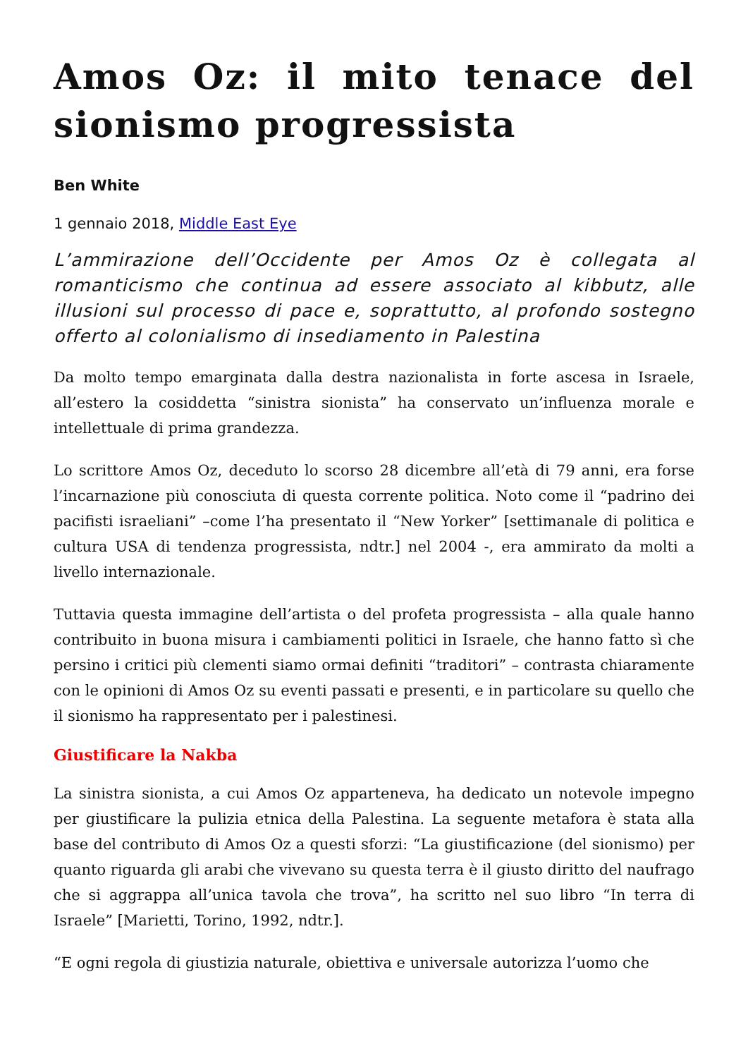Amos Oz: il mito tenace del sionismo progressista
Ben White
1 gennaio 2018, Middle East Eye
L’ammirazione dell’Occidente per Amos Oz è collegata al romanticismo che continua ad essere associato al kibbutz, alle illusioni sul processo di pace e, soprattutto, al profondo sostegno offerto al colonialismo di insediamento in Palestina
Da molto tempo emarginata dalla destra nazionalista in forte ascesa in Israele, all’estero la cosiddetta “sinistra sionista” ha conservato un’influenza morale e intellettuale di prima grandezza.
Lo scrittore Amos Oz, deceduto lo scorso 28 dicembre all’età di 79 anni, era forse l’incarnazione più conosciuta di questa corrente politica. Noto come il “padrino dei pacifisti israeliani” –come l’ha presentato il “New Yorker” [settimanale di politica e cultura USA di tendenza progressista, ndtr.] nel 2004 -, era ammirato da molti a livello internazionale.
Tuttavia questa immagine dell’artista o del profeta progressista – alla quale hanno contribuito in buona misura i cambiamenti politici in Israele, che hanno fatto sì che persino i critici più clementi siamo ormai definiti “traditori” – contrasta chiaramente con le opinioni di Amos Oz su eventi passati e presenti, e in particolare su quello che il sionismo ha rappresentato per i palestinesi.
Giustificare la Nakba
La sinistra sionista, a cui Amos Oz apparteneva, ha dedicato un notevole impegno per giustificare la pulizia etnica della Palestina. La seguente metafora è stata alla base del contributo di Amos Oz a questi sforzi: “La giustificazione (del sionismo) per quanto riguarda gli arabi che vivevano su questa terra è il giusto diritto del naufrago che si aggrappa all’unica tavola che trova”, ha scritto nel suo libro “In terra di Israele” [Marietti, Torino, 1992, ndtr.].
“E ogni regola di giustizia naturale, obiettiva e universale autorizza l’uomo che